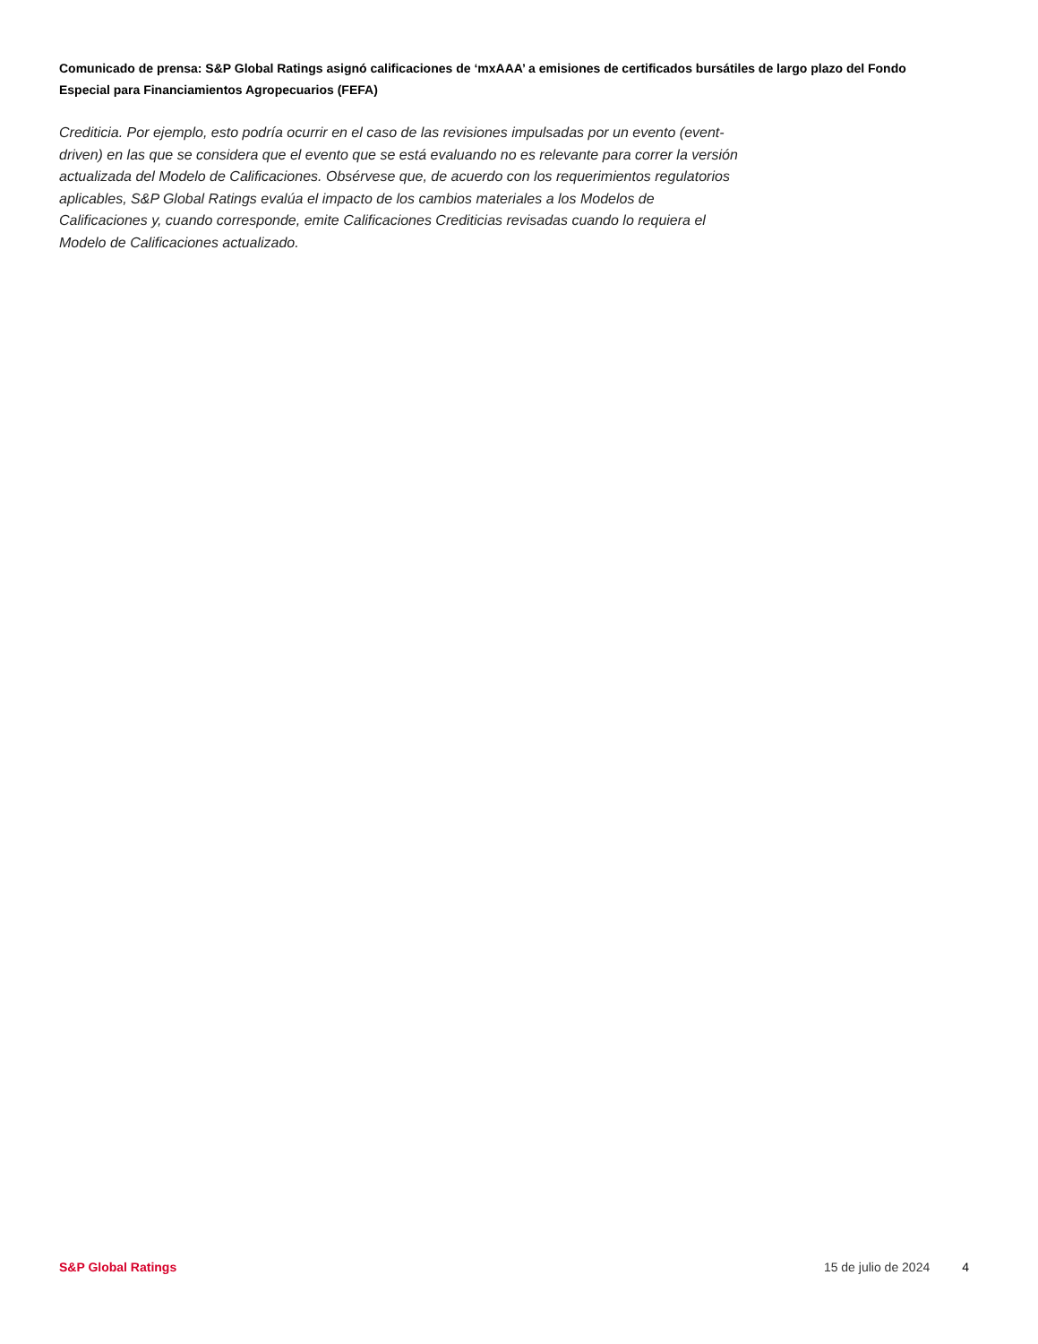Comunicado de prensa: S&P Global Ratings asignó calificaciones de ‘mxAAA’ a emisiones de certificados bursátiles de largo plazo del Fondo Especial para Financiamientos Agropecuarios (FEFA)
Crediticia. Por ejemplo, esto podría ocurrir en el caso de las revisiones impulsadas por un evento (event-driven) en las que se considera que el evento que se está evaluando no es relevante para correr la versión actualizada del Modelo de Calificaciones. Obsérvese que, de acuerdo con los requerimientos regulatorios aplicables, S&P Global Ratings evalúa el impacto de los cambios materiales a los Modelos de Calificaciones y, cuando corresponde, emite Calificaciones Crediticias revisadas cuando lo requiera el Modelo de Calificaciones actualizado.
S&P Global Ratings 15 de julio de 2024 4